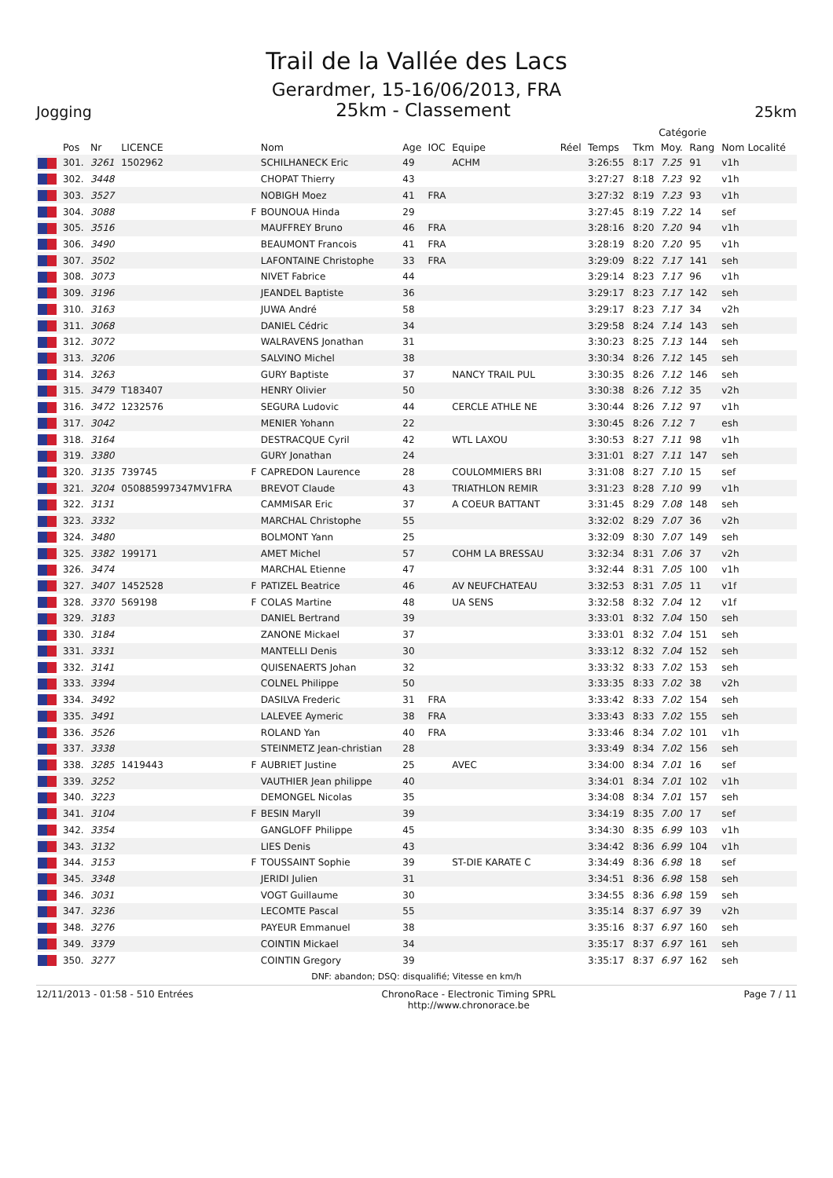Trail de la Vallée des Lacs
Gerardmer, 15-16/06/2013, FRA
Jogging
25km - Classement
25km
| Catégorie | | | | | | | | | | | | | | |
| --- | --- | --- | --- | --- | --- | --- | --- | --- | --- | --- | --- | --- | --- | --- |
| | Pos | Nr | LICENCE | | Nom | Age | IOC | Equipe | Réel | Temps | Tkm | Moy. | Rang | Nom Localité |
| | 301. | 3261 | 1502962 | | SCHILHANECK Eric | 49 | | ACHM | | 3:26:55 | 8:17 | 7.25 | 91 | v1h |
| | 302. | 3448 | | | CHOPAT Thierry | 43 | | | | 3:27:27 | 8:18 | 7.23 | 92 | v1h |
| | 303. | 3527 | | | NOBIGH Moez | 41 | FRA | | | 3:27:32 | 8:19 | 7.23 | 93 | v1h |
| | 304. | 3088 | | F | BOUNOUA Hinda | 29 | | | | 3:27:45 | 8:19 | 7.22 | 14 | sef |
| | 305. | 3516 | | | MAUFFREY Bruno | 46 | FRA | | | 3:28:16 | 8:20 | 7.20 | 94 | v1h |
| | 306. | 3490 | | | BEAUMONT Francois | 41 | FRA | | | 3:28:19 | 8:20 | 7.20 | 95 | v1h |
| | 307. | 3502 | | | LAFONTAINE Christophe | 33 | FRA | | | 3:29:09 | 8:22 | 7.17 | 141 | seh |
| | 308. | 3073 | | | NIVET Fabrice | 44 | | | | 3:29:14 | 8:23 | 7.17 | 96 | v1h |
| | 309. | 3196 | | | JEANDEL Baptiste | 36 | | | | 3:29:17 | 8:23 | 7.17 | 142 | seh |
| | 310. | 3163 | | | JUWA André | 58 | | | | 3:29:17 | 8:23 | 7.17 | 34 | v2h |
| | 311. | 3068 | | | DANIEL Cédric | 34 | | | | 3:29:58 | 8:24 | 7.14 | 143 | seh |
| | 312. | 3072 | | | WALRAVENS Jonathan | 31 | | | | 3:30:23 | 8:25 | 7.13 | 144 | seh |
| | 313. | 3206 | | | SALVINO Michel | 38 | | | | 3:30:34 | 8:26 | 7.12 | 145 | seh |
| | 314. | 3263 | | | GURY Baptiste | 37 | | NANCY TRAIL PUL | | 3:30:35 | 8:26 | 7.12 | 146 | seh |
| | 315. | 3479 | T183407 | | HENRY Olivier | 50 | | | | 3:30:38 | 8:26 | 7.12 | 35 | v2h |
| | 316. | 3472 | 1232576 | | SEGURA Ludovic | 44 | | CERCLE ATHLE NE | | 3:30:44 | 8:26 | 7.12 | 97 | v1h |
| | 317. | 3042 | | | MENIER Yohann | 22 | | | | 3:30:45 | 8:26 | 7.12 | 7 | esh |
| | 318. | 3164 | | | DESTRACQUE Cyril | 42 | | WTL LAXOU | | 3:30:53 | 8:27 | 7.11 | 98 | v1h |
| | 319. | 3380 | | | GURY Jonathan | 24 | | | | 3:31:01 | 8:27 | 7.11 | 147 | seh |
| | 320. | 3135 | 739745 | F | CAPREDON Laurence | 28 | | COULOMMIERS BRI | | 3:31:08 | 8:27 | 7.10 | 15 | sef |
| | 321. | 3204 | 050885997347MV1FRA | | BREVOT Claude | 43 | | TRIATHLON REMIR | | 3:31:23 | 8:28 | 7.10 | 99 | v1h |
| | 322. | 3131 | | | CAMMISAR Eric | 37 | | A COEUR BATTANT | | 3:31:45 | 8:29 | 7.08 | 148 | seh |
| | 323. | 3332 | | | MARCHAL Christophe | 55 | | | | 3:32:02 | 8:29 | 7.07 | 36 | v2h |
| | 324. | 3480 | | | BOLMONT Yann | 25 | | | | 3:32:09 | 8:30 | 7.07 | 149 | seh |
| | 325. | 3382 | 199171 | | AMET Michel | 57 | | COHM LA BRESSAU | | 3:32:34 | 8:31 | 7.06 | 37 | v2h |
| | 326. | 3474 | | | MARCHAL Etienne | 47 | | | | 3:32:44 | 8:31 | 7.05 | 100 | v1h |
| | 327. | 3407 | 1452528 | F | PATIZEL Beatrice | 46 | | AV NEUFCHATEAU | | 3:32:53 | 8:31 | 7.05 | 11 | v1f |
| | 328. | 3370 | 569198 | F | COLAS Martine | 48 | | UA SENS | | 3:32:58 | 8:32 | 7.04 | 12 | v1f |
| | 329. | 3183 | | | DANIEL Bertrand | 39 | | | | 3:33:01 | 8:32 | 7.04 | 150 | seh |
| | 330. | 3184 | | | ZANONE Mickael | 37 | | | | 3:33:01 | 8:32 | 7.04 | 151 | seh |
| | 331. | 3331 | | | MANTELLI Denis | 30 | | | | 3:33:12 | 8:32 | 7.04 | 152 | seh |
| | 332. | 3141 | | | QUISENAERTS Johan | 32 | | | | 3:33:32 | 8:33 | 7.02 | 153 | seh |
| | 333. | 3394 | | | COLNEL Philippe | 50 | | | | 3:33:35 | 8:33 | 7.02 | 38 | v2h |
| | 334. | 3492 | | | DASILVA Frederic | 31 | FRA | | | 3:33:42 | 8:33 | 7.02 | 154 | seh |
| | 335. | 3491 | | | LALEVEE Aymeric | 38 | FRA | | | 3:33:43 | 8:33 | 7.02 | 155 | seh |
| | 336. | 3526 | | | ROLAND Yan | 40 | FRA | | | 3:33:46 | 8:34 | 7.02 | 101 | v1h |
| | 337. | 3338 | | | STEINMETZ Jean-christian | 28 | | | | 3:33:49 | 8:34 | 7.02 | 156 | seh |
| | 338. | 3285 | 1419443 | F | AUBRIET Justine | 25 | | AVEC | | 3:34:00 | 8:34 | 7.01 | 16 | sef |
| | 339. | 3252 | | | VAUTHIER Jean philippe | 40 | | | | 3:34:01 | 8:34 | 7.01 | 102 | v1h |
| | 340. | 3223 | | | DEMONGEL Nicolas | 35 | | | | 3:34:08 | 8:34 | 7.01 | 157 | seh |
| | 341. | 3104 | | F | BESIN Maryll | 39 | | | | 3:34:19 | 8:35 | 7.00 | 17 | sef |
| | 342. | 3354 | | | GANGLOFF Philippe | 45 | | | | 3:34:30 | 8:35 | 6.99 | 103 | v1h |
| | 343. | 3132 | | | LIES Denis | 43 | | | | 3:34:42 | 8:36 | 6.99 | 104 | v1h |
| | 344. | 3153 | | F | TOUSSAINT Sophie | 39 | | ST-DIE KARATE C | | 3:34:49 | 8:36 | 6.98 | 18 | sef |
| | 345. | 3348 | | | JERIDI Julien | 31 | | | | 3:34:51 | 8:36 | 6.98 | 158 | seh |
| | 346. | 3031 | | | VOGT Guillaume | 30 | | | | 3:34:55 | 8:36 | 6.98 | 159 | seh |
| | 347. | 3236 | | | LECOMTE Pascal | 55 | | | | 3:35:14 | 8:37 | 6.97 | 39 | v2h |
| | 348. | 3276 | | | PAYEUR Emmanuel | 38 | | | | 3:35:16 | 8:37 | 6.97 | 160 | seh |
| | 349. | 3379 | | | COINTIN Mickael | 34 | | | | 3:35:17 | 8:37 | 6.97 | 161 | seh |
| | 350. | 3277 | | | COINTIN Gregory | 39 | | | | 3:35:17 | 8:37 | 6.97 | 162 | seh |
DNF: abandon; DSQ: disqualifié; Vitesse en km/h
12/11/2013 - 01:58 - 510 Entrées
ChronoRace - Electronic Timing SPRL
http://www.chronorace.be
Page 7 / 11